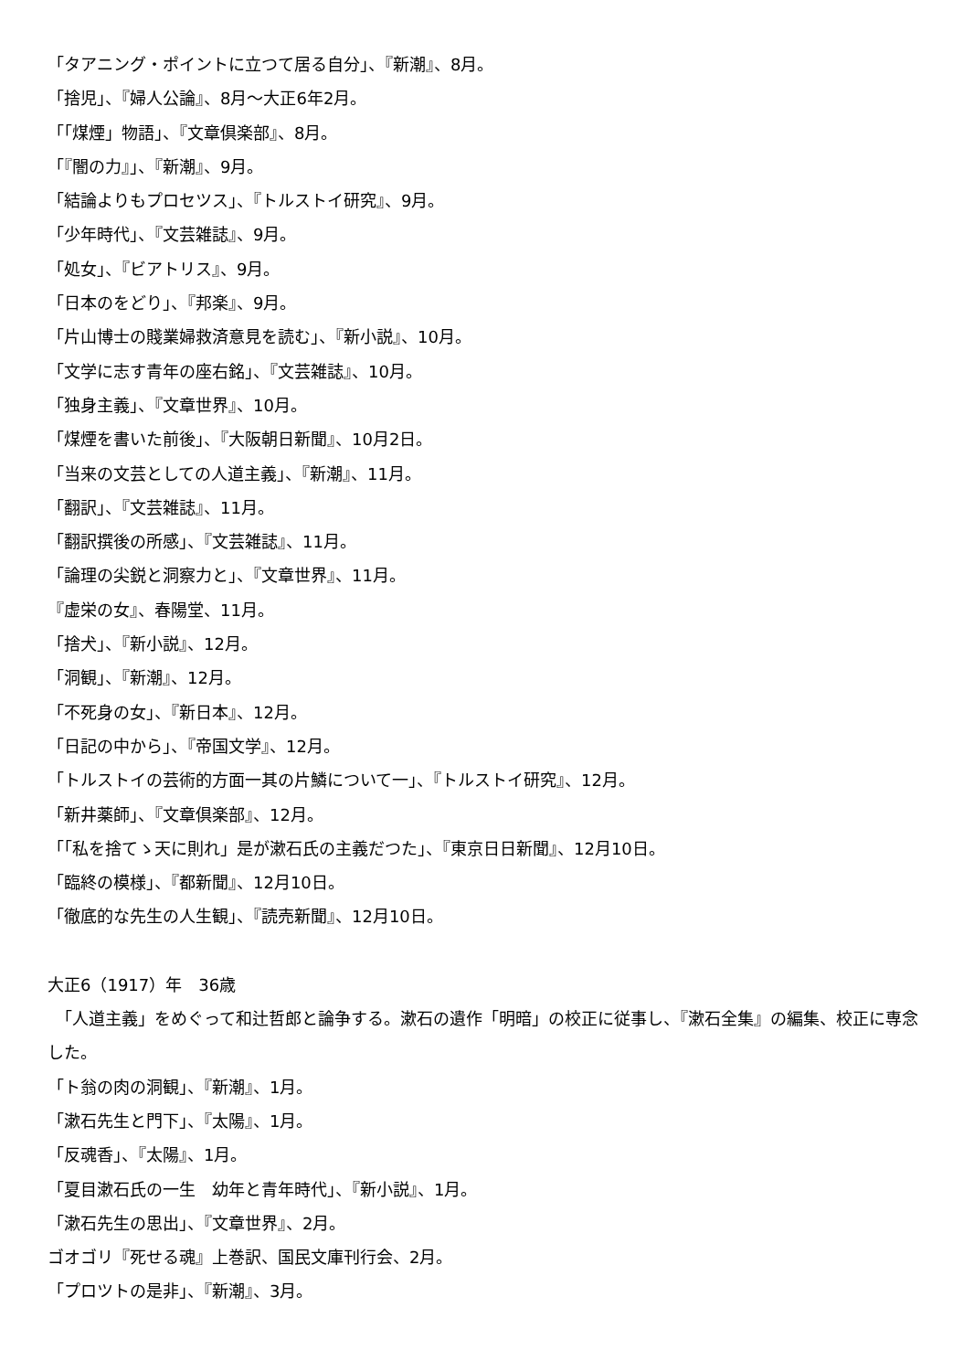「タアニング・ポイントに立つて居る自分」、『新潮』、8月。
「捨児」、『婦人公論』、8月～大正6年2月。
「「煤煙」物語」、『文章倶楽部』、8月。
「『闇の力』」、『新潮』、9月。
「結論よりもプロセツス」、『トルストイ研究』、9月。
「少年時代」、『文芸雑誌』、9月。
「処女」、『ビアトリス』、9月。
「日本のをどり」、『邦楽』、9月。
「片山博士の賤業婦救済意見を読む」、『新小説』、10月。
「文学に志す青年の座右銘」、『文芸雑誌』、10月。
「独身主義」、『文章世界』、10月。
「煤煙を書いた前後」、『大阪朝日新聞』、10月2日。
「当来の文芸としての人道主義」、『新潮』、11月。
「翻訳」、『文芸雑誌』、11月。
「翻訳撰後の所感」、『文芸雑誌』、11月。
「論理の尖鋭と洞察力と」、『文章世界』、11月。
『虚栄の女』、春陽堂、11月。
「捨犬」、『新小説』、12月。
「洞観」、『新潮』、12月。
「不死身の女」、『新日本』、12月。
「日記の中から」、『帝国文学』、12月。
「トルストイの芸術的方面一其の片鱗について一」、『トルストイ研究』、12月。
「新井薬師」、『文章倶楽部』、12月。
「「私を捨てゝ天に則れ」是が漱石氏の主義だつた」、『東京日日新聞』、12月10日。
「臨終の模様」、『都新聞』、12月10日。
「徹底的な先生の人生観」、『読売新聞』、12月10日。
大正6（1917）年　36歳
　「人道主義」をめぐって和辻哲郎と論争する。漱石の遺作「明暗」の校正に従事し、『漱石全集』の編集、校正に専念した。
「ト翁の肉の洞観」、『新潮』、1月。
「漱石先生と門下」、『太陽』、1月。
「反魂香」、『太陽』、1月。
「夏目漱石氏の一生　幼年と青年時代」、『新小説』、1月。
「漱石先生の思出」、『文章世界』、2月。
ゴオゴリ『死せる魂』上巻訳、国民文庫刊行会、2月。
「プロツトの是非」、『新潮』、3月。